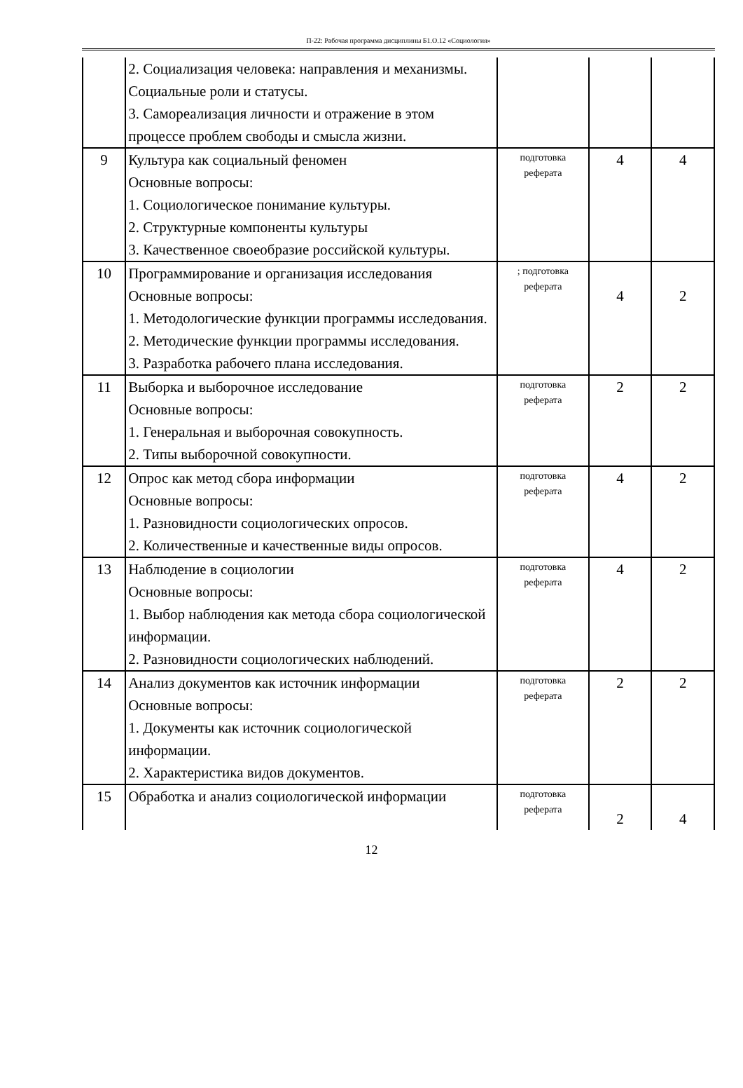П-22: Рабочая программа дисциплины Б1.О.12 «Социология»
| | 2. Социализация человека: направления и механизмы. Социальные роли и статусы. 3. Самореализация личности и отражение в этом процессе проблем свободы и смысла жизни. | | | |
| 9 | Культура как социальный феномен Основные вопросы: 1. Социологическое понимание культуры. 2. Структурные компоненты культуры 3. Качественное своеобразие российской культуры. | подготовка реферата | 4 | 4 |
| 10 | Программирование и организация исследования Основные вопросы: 1. Методологические функции программы исследования. 2. Методические функции программы исследования. 3. Разработка рабочего плана исследования. | ; подготовка реферата | 4 | 2 |
| 11 | Выборка и выборочное исследование Основные вопросы: 1. Генеральная и выборочная совокупность. 2. Типы выборочной совокупности. | подготовка реферата | 2 | 2 |
| 12 | Опрос как метод сбора информации Основные вопросы: 1. Разновидности социологических опросов. 2. Количественные и качественные виды опросов. | подготовка реферата | 4 | 2 |
| 13 | Наблюдение в социологии Основные вопросы: 1. Выбор наблюдения как метода сбора социологической информации. 2. Разновидности социологических наблюдений. | подготовка реферата | 4 | 2 |
| 14 | Анализ документов как источник информации Основные вопросы: 1. Документы как источник социологической информации. 2. Характеристика видов документов. | подготовка реферата | 2 | 2 |
| 15 | Обработка и анализ социологической информации | подготовка реферата | 2 | 4 |
12